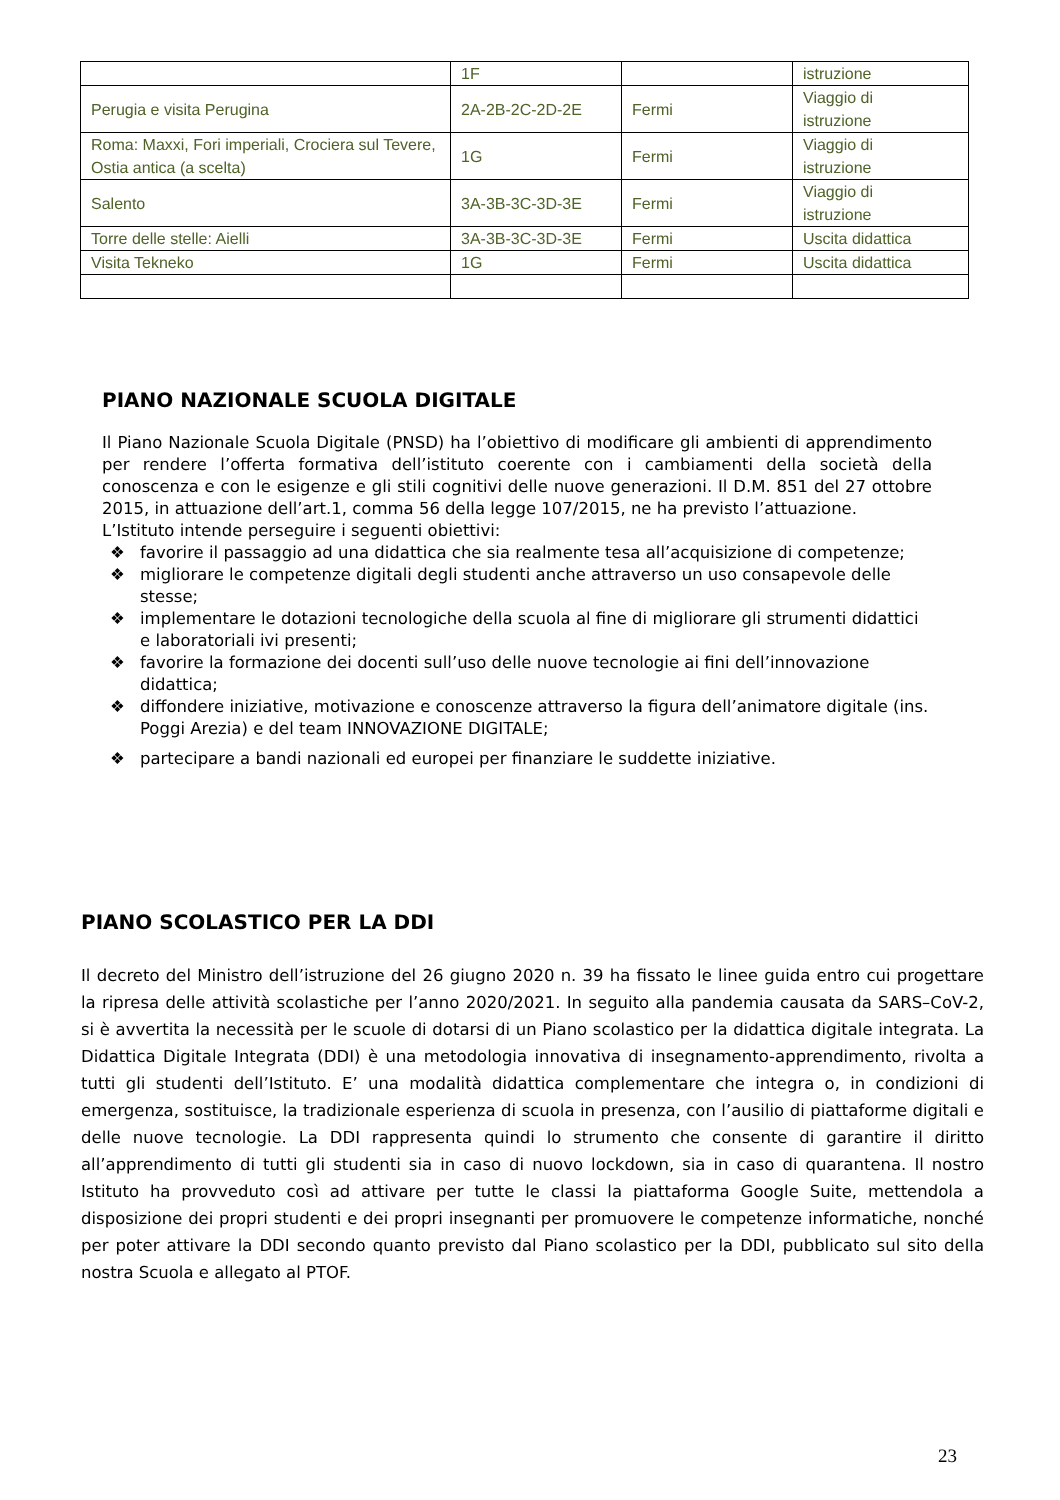| | 1F | | istruzione |
| Perugia e visita Perugina | 2A-2B-2C-2D-2E | Fermi | Viaggio di istruzione |
| Roma: Maxxi, Fori imperiali, Crociera sul Tevere, Ostia antica (a scelta) | 1G | Fermi | Viaggio di istruzione |
| Salento | 3A-3B-3C-3D-3E | Fermi | Viaggio di istruzione |
| Torre delle stelle: Aielli | 3A-3B-3C-3D-3E | Fermi | Uscita didattica |
| Visita Tekneko | 1G | Fermi | Uscita didattica |
PIANO NAZIONALE SCUOLA DIGITALE
Il Piano Nazionale Scuola Digitale (PNSD) ha l’obiettivo di modificare gli ambienti di apprendimento per rendere l’offerta formativa dell’istituto coerente con i cambiamenti della società della conoscenza e con le esigenze e gli stili cognitivi delle nuove generazioni. Il D.M. 851 del 27 ottobre 2015, in attuazione dell’art.1, comma 56 della legge 107/2015, ne ha previsto l’attuazione.
L’Istituto intende perseguire i seguenti obiettivi:
❖ favorire il passaggio ad una didattica che sia realmente tesa all’acquisizione di competenze;
❖ migliorare le competenze digitali degli studenti anche attraverso un uso consapevole delle stesse;
❖ implementare le dotazioni tecnologiche della scuola al fine di migliorare gli strumenti didattici e laboratoriali ivi presenti;
❖ favorire la formazione dei docenti sull’uso delle nuove tecnologie ai fini dell’innovazione didattica;
❖ diffondere iniziative, motivazione e conoscenze attraverso la figura dell’animatore digitale (ins. Poggi Arezia) e del team INNOVAZIONE DIGITALE;
❖ partecipare a bandi nazionali ed europei per finanziare le suddette iniziative.
PIANO SCOLASTICO PER LA DDI
Il decreto del Ministro dell’istruzione del 26 giugno 2020 n. 39 ha fissato le linee guida entro cui progettare la ripresa delle attività scolastiche per l’anno 2020/2021. In seguito alla pandemia causata da SARS–CoV-2, si è avvertita la necessità per le scuole di dotarsi di un Piano scolastico per la didattica digitale integrata. La Didattica Digitale Integrata (DDI) è una metodologia innovativa di insegnamento-apprendimento, rivolta a tutti gli studenti dell’Istituto. E’ una modalità didattica complementare che integra o, in condizioni di emergenza, sostituisce, la tradizionale esperienza di scuola in presenza, con l’ausilio di piattaforme digitali e delle nuove tecnologie. La DDI rappresenta quindi lo strumento che consente di garantire il diritto all’apprendimento di tutti gli studenti sia in caso di nuovo lockdown, sia in caso di quarantena. Il nostro Istituto ha provveduto così ad attivare per tutte le classi la piattaforma Google Suite, mettendola a disposizione dei propri studenti e dei propri insegnanti per promuovere le competenze informatiche, nonché per poter attivare la DDI secondo quanto previsto dal Piano scolastico per la DDI, pubblicato sul sito della nostra Scuola e allegato al PTOF.
23